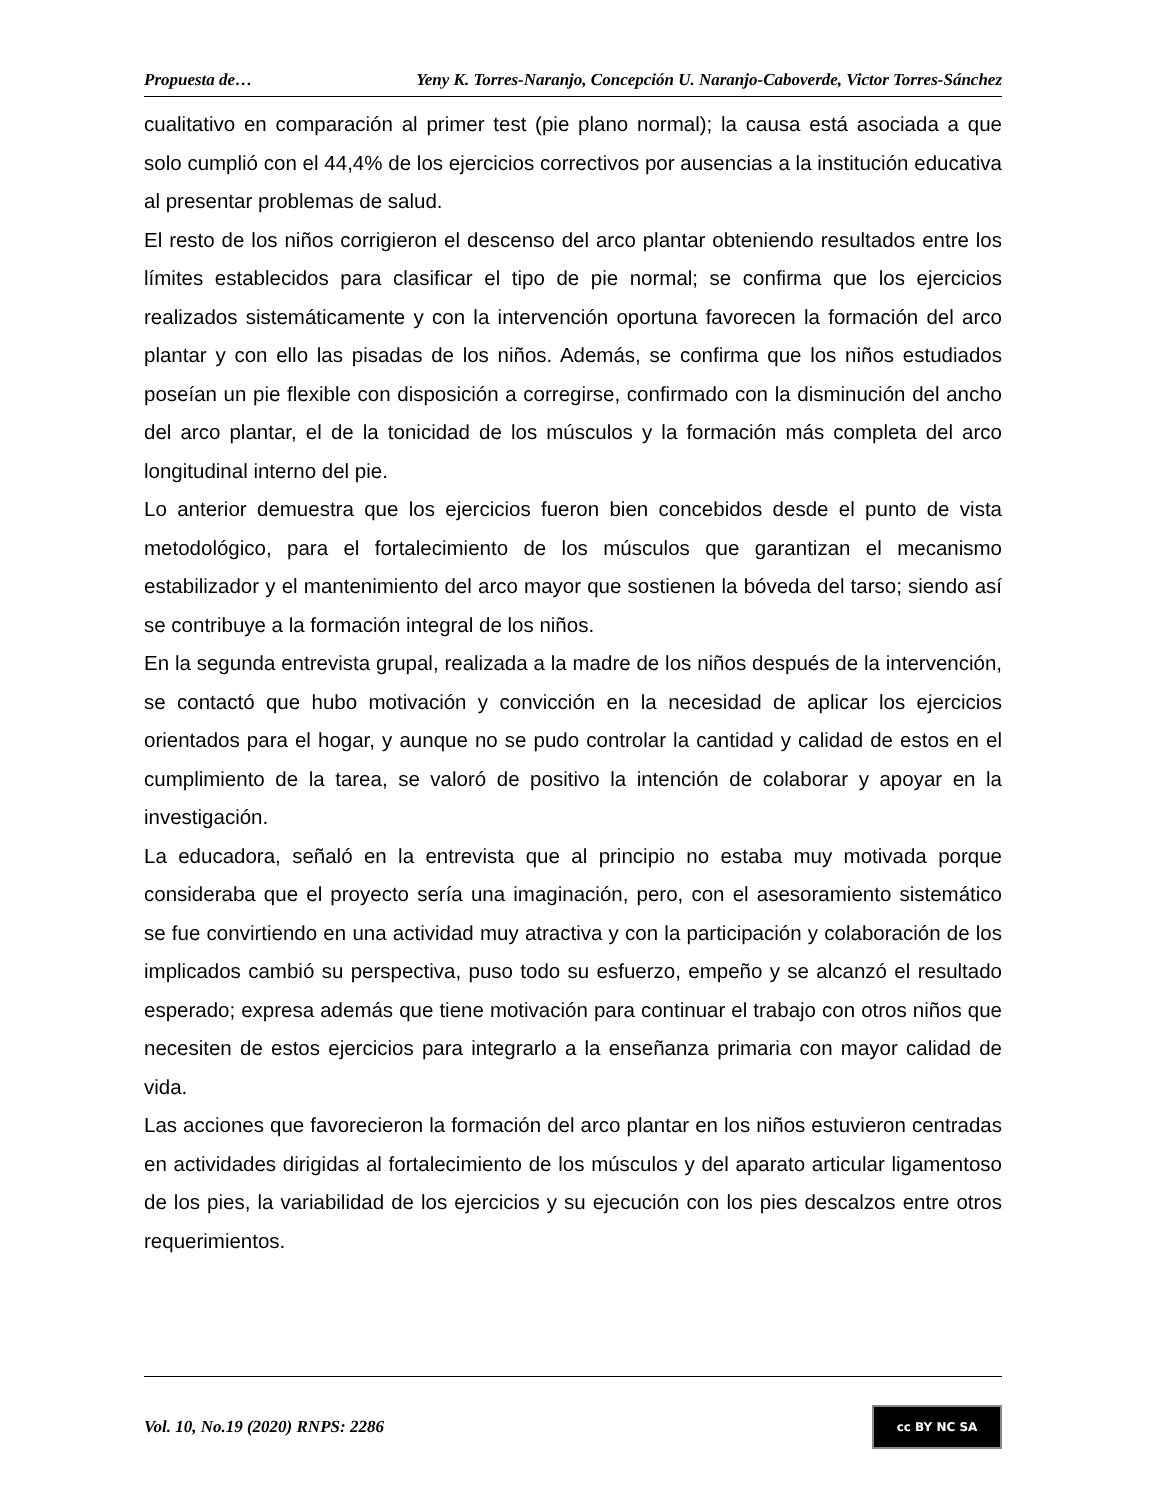Propuesta de… Yeny K. Torres-Naranjo, Concepción U. Naranjo-Caboverde, Victor Torres-Sánchez
cualitativo en comparación al primer test (pie plano normal); la causa está asociada a que solo cumplió con el 44,4% de los ejercicios correctivos por ausencias a la institución educativa al presentar problemas de salud.
El resto de los niños corrigieron el descenso del arco plantar obteniendo resultados entre los límites establecidos para clasificar el tipo de pie normal; se confirma que los ejercicios realizados sistemáticamente y con la intervención oportuna favorecen la formación del arco plantar y con ello las pisadas de los niños. Además, se confirma que los niños estudiados poseían un pie flexible con disposición a corregirse, confirmado con la disminución del ancho del arco plantar, el de la tonicidad de los músculos y la formación más completa del arco longitudinal interno del pie.
Lo anterior demuestra que los ejercicios fueron bien concebidos desde el punto de vista metodológico, para el fortalecimiento de los músculos que garantizan el mecanismo estabilizador y el mantenimiento del arco mayor que sostienen la bóveda del tarso; siendo así se contribuye a la formación integral de los niños.
En la segunda entrevista grupal, realizada a la madre de los niños después de la intervención, se contactó que hubo motivación y convicción en la necesidad de aplicar los ejercicios orientados para el hogar, y aunque no se pudo controlar la cantidad y calidad de estos en el cumplimiento de la tarea, se valoró de positivo la intención de colaborar y apoyar en la investigación.
La educadora, señaló en la entrevista que al principio no estaba muy motivada porque consideraba que el proyecto sería una imaginación, pero, con el asesoramiento sistemático se fue convirtiendo en una actividad muy atractiva y con la participación y colaboración de los implicados cambió su perspectiva, puso todo su esfuerzo, empeño y se alcanzó el resultado esperado; expresa además que tiene motivación para continuar el trabajo con otros niños que necesiten de estos ejercicios para integrarlo a la enseñanza primaria con mayor calidad de vida.
Las acciones que favorecieron la formación del arco plantar en los niños estuvieron centradas en actividades dirigidas al fortalecimiento de los músculos y del aparato articular ligamentoso de los pies, la variabilidad de los ejercicios y su ejecución con los pies descalzos entre otros requerimientos.
Vol. 10, No.19 (2020) RNPS: 2286
cc BY NC SA